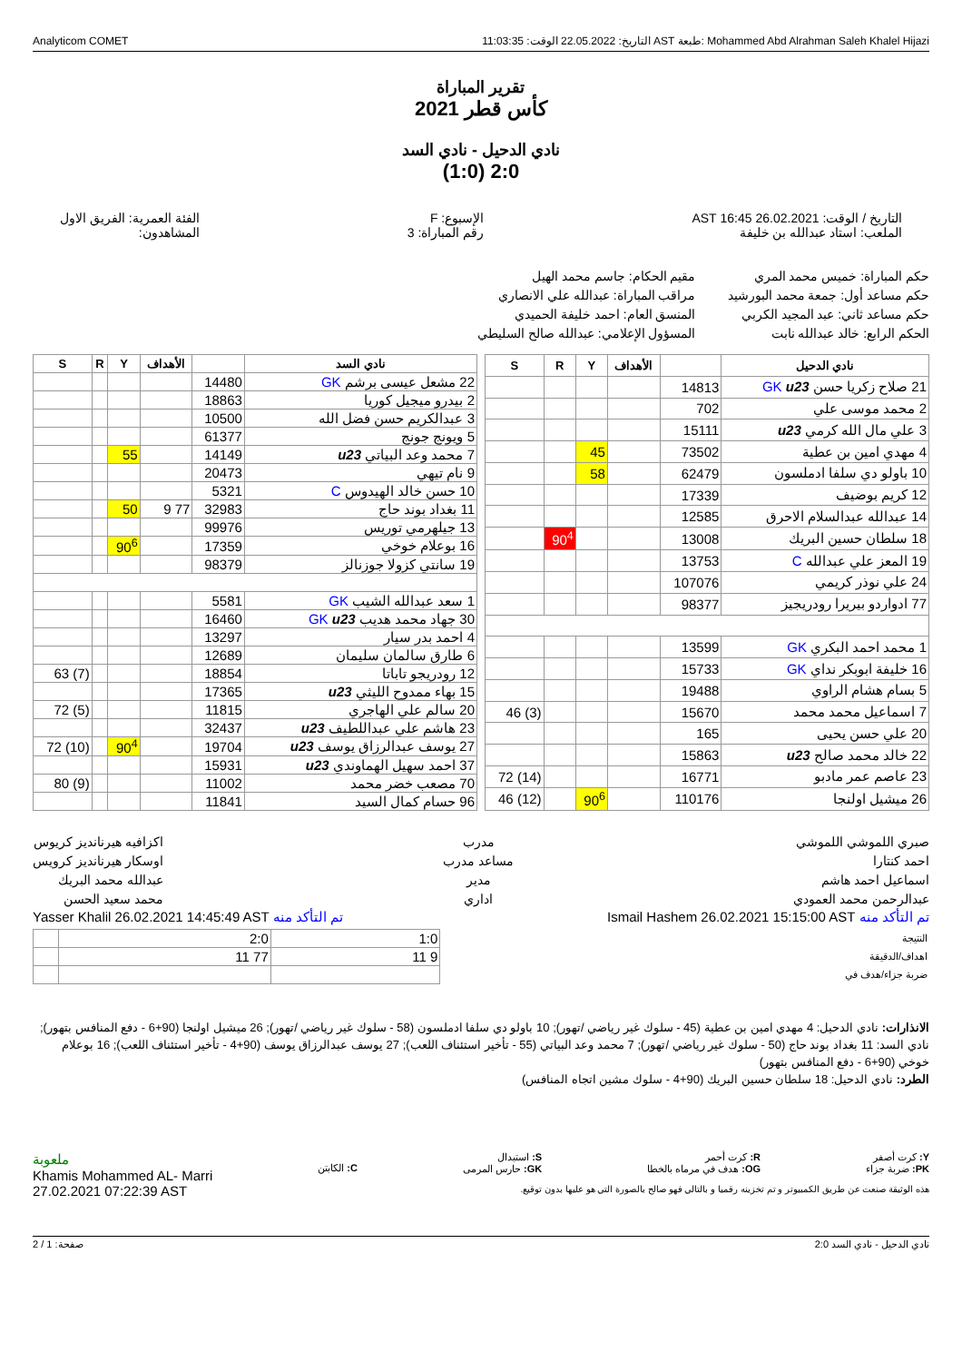Analyticom COMET التاريخ: 22.05.2022 الوقت: 11:03:35 AST طبعة: Mohammed Abd Alrahman Saleh Khalel Hijazi
تقرير المباراة
كأس قطر 2021
نادي الدحيل - نادي السد
2:0 (1:0)
التاريخ / الوقت: 26.02.2021 16:45 AST
الملعب: استاد عبدالله بن خليفة
الإسبوع: F
رقم المباراة: 3
الفئة العمرية: الفريق الاول
المشاهدون:
حكم المباراة: خميس محمد المري
حكم مساعد أول: جمعة محمد البورشيد
حكم مساعد ثاني: عبد المجيد الكربي
الحكم الرابع: خالد عبدالله نابت
مقيم الحكام: جاسم محمد الهيل
مراقب المباراة: عبدالله علي الانصاري
المنسق العام: احمد خليفة الحميدي
المسؤول الإعلامي: عبدالله صالح السليطي
| نادي الدحيل | | الأهداف | Y | R | S |
| --- | --- | --- | --- | --- | --- |
| 21 صلاح زكريا حسن GK u23 | 14813 | | | | |
| 2 محمد موسى علي | 702 | | | | |
| 3 علي مال الله كرمي u23 | 15111 | | | | |
| 4 مهدي امين بن عطية | 73502 | | 45 | | |
| 10 باولو دي سلفا ادملسون | 62479 | | 58 | | |
| 12 كريم بوضيف | 17339 | | | | |
| 14 عبدالله عبدالسلام الاحرق | 12585 | | | | |
| 18 سلطان حسين البريك | 13008 | | | 90<sup>4</sup> | |
| 19 المعز علي عبدالله C | 13753 | | | | |
| 24 علي نوذر كريمي | 107076 | | | | |
| 77 ادواردو بيريرا رودريجيز | 98377 | | | | |
| 1 محمد احمد البكري GK | 13599 | | | | |
| 16 خليفة ابوبكر نداي GK | 15733 | | | | |
| 5 بسام هشام الراوي | 19488 | | | | |
| 7 اسماعيل محمد محمد | 15670 | | | | (3) 46 |
| 20 علي حسن يحيى | 165 | | | | |
| 22 خالد محمد صالح u23 | 15863 | | | | |
| 23 عاصم عمر مادبو | 16771 | | | | (14) 72 |
| 26 ميشيل اولنجا | 110176 | | 90<sup>6</sup> | | (12) 46 |
| نادي السد | | الأهداف | Y | R | S |
| --- | --- | --- | --- | --- | --- |
| 22 مشعل عيسى برشم GK | 14480 | | | | |
| 2 بيدرو ميجيل كوريا | 18863 | | | | |
| 3 عبدالكريم حسن فضل الله | 10500 | | | | |
| 5 ويونج جونج | 61377 | | | | |
| 7 محمد وعد البياتي u23 | 14149 | | 55 | | |
| 9 نام تيهي | 20473 | | | | |
| 10 حسن خالد الهيدوس C | 5321 | | | | |
| 11 بغداد بوند حاج | 32983 | 77 9 | 50 | | |
| 13 جيلهرمي توريس | 99976 | | | | |
| 16 بوعلام خوخي | 17359 | | 90<sup>6</sup> | | |
| 19 سانتي كزولا جوزنالز | 98379 | | | | |
| 1 سعد عبدالله الشيب GK | 5581 | | | | |
| 30 جهاد محمد هديب GK u23 | 16460 | | | | |
| 4 احمد بدر سيار | 13297 | | | | |
| 6 طارق سالمان سليمان | 12689 | | | | |
| 12 رودريجو تاباتا | 18854 | | | | (7) 63 |
| 15 بهاء ممدوح الليثي u23 | 17365 | | | | |
| 20 سالم علي الهاجري | 11815 | | | | (5) 72 |
| 23 هاشم علي عبداللطيف u23 | 32437 | | | | |
| 27 يوسف عبدالرزاق يوسف u23 | 19704 | | 90<sup>4</sup> | | (10) 72 |
| 37 احمد سهيل الهماوندي u23 | 15931 | | | | |
| 70 مصعب خضر محمد | 11002 | | | | (9) 80 |
| 96 حسام كمال السيد | 11841 | | | | |
صبري اللموشي اللموشي
احمد كنتارا
اسماعيل احمد هاشم
عبدالرحمن محمد العمودي
مدرب
مساعد مدرب
مدير
اداري
اكزافيه هيرنانديز كريوس
اوسكار هيرنانديز كرويس
عبدالله محمد البريك
محمد سعيد الحسن
تم التأكد منه Ismail Hashem 26.02.2021 15:15:00 AST
تم التأكد منه Yasser Khalil 26.02.2021 14:45:49 AST
| النتيجة | 1:0 | 2:0 | |
| اهداف/الدقيقة | 9 11 | 77 11 | |
| ضربة جزاء/هدف في | | | |
الانذارات: نادي الدحيل: 4 مهدي امين بن عطية (45 - سلوك غير رياضي /تهور); 10 باولو دي سلفا ادملسون (58 - سلوك غير رياضي /تهور); 26 ميشيل اولنجا (90+6 - دفع المنافس بتهور); نادي السد: 11 بغداد بوند حاج (50 - سلوك غير رياضي /تهور); 7 محمد وعد البياتي (55 - تأخير استئناف اللعب); 27 يوسف عبدالرزاق يوسف (90+4 - تأخير استئناف اللعب); 16 بوعلام خوخي (90+6 - دفع المنافس بتهور)
الطرد: نادي الدحيل: 18 سلطان حسين البريك (90+4 - سلوك مشين اتجاه المنافس)
Y: كرت أصفر
PK: ضربة جزاء
R: كرت أحمر
OG: هدف في مرماه بالخطا
S: استبدال
GK: حارس المرمى
C: الكابتن
ملعوبة
Khamis Mohammed AL- Marri
27.02.2021 07:22:39 AST
هذه الوثيقة صنعت عن طريق الكمبيوتر و تم تخزينه رقميا و بالتالي فهو صالح بالصورة التي هو عليها بدون توقيع.
نادي الدحيل - نادي السد 2:0 صفحة: 1 / 2